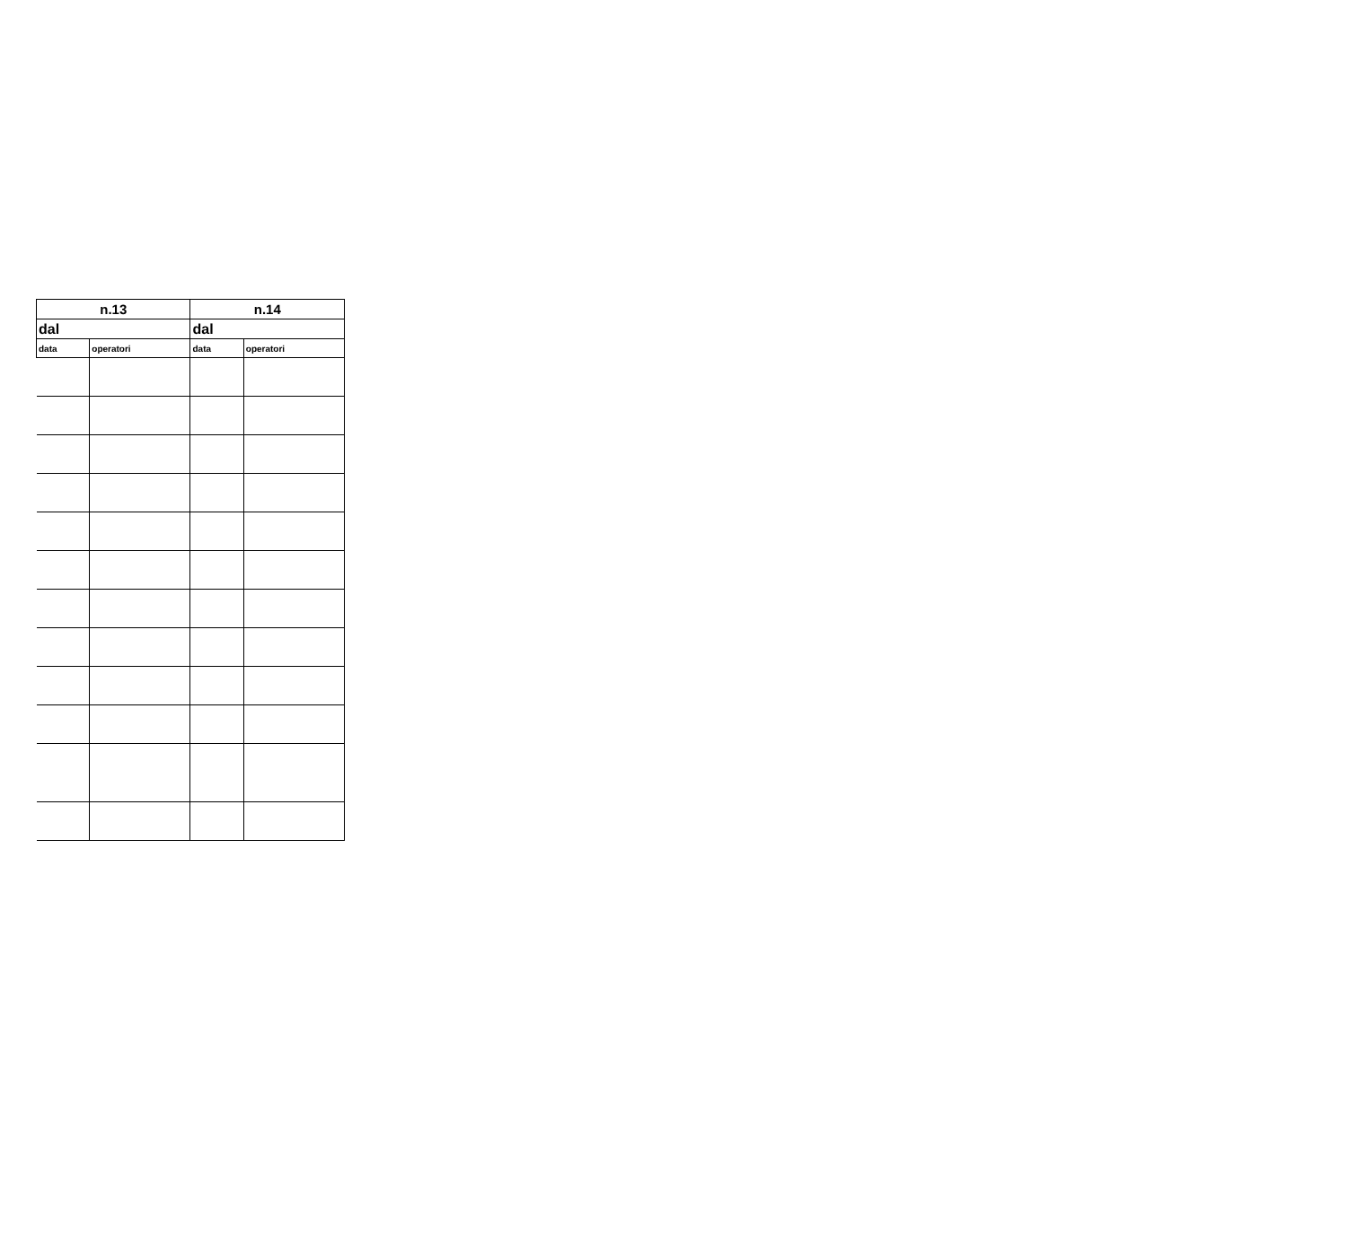| n.13 | | n.14 | |
| --- | --- | --- | --- |
| dal | | dal | |
| data | operatori | data | operatori |